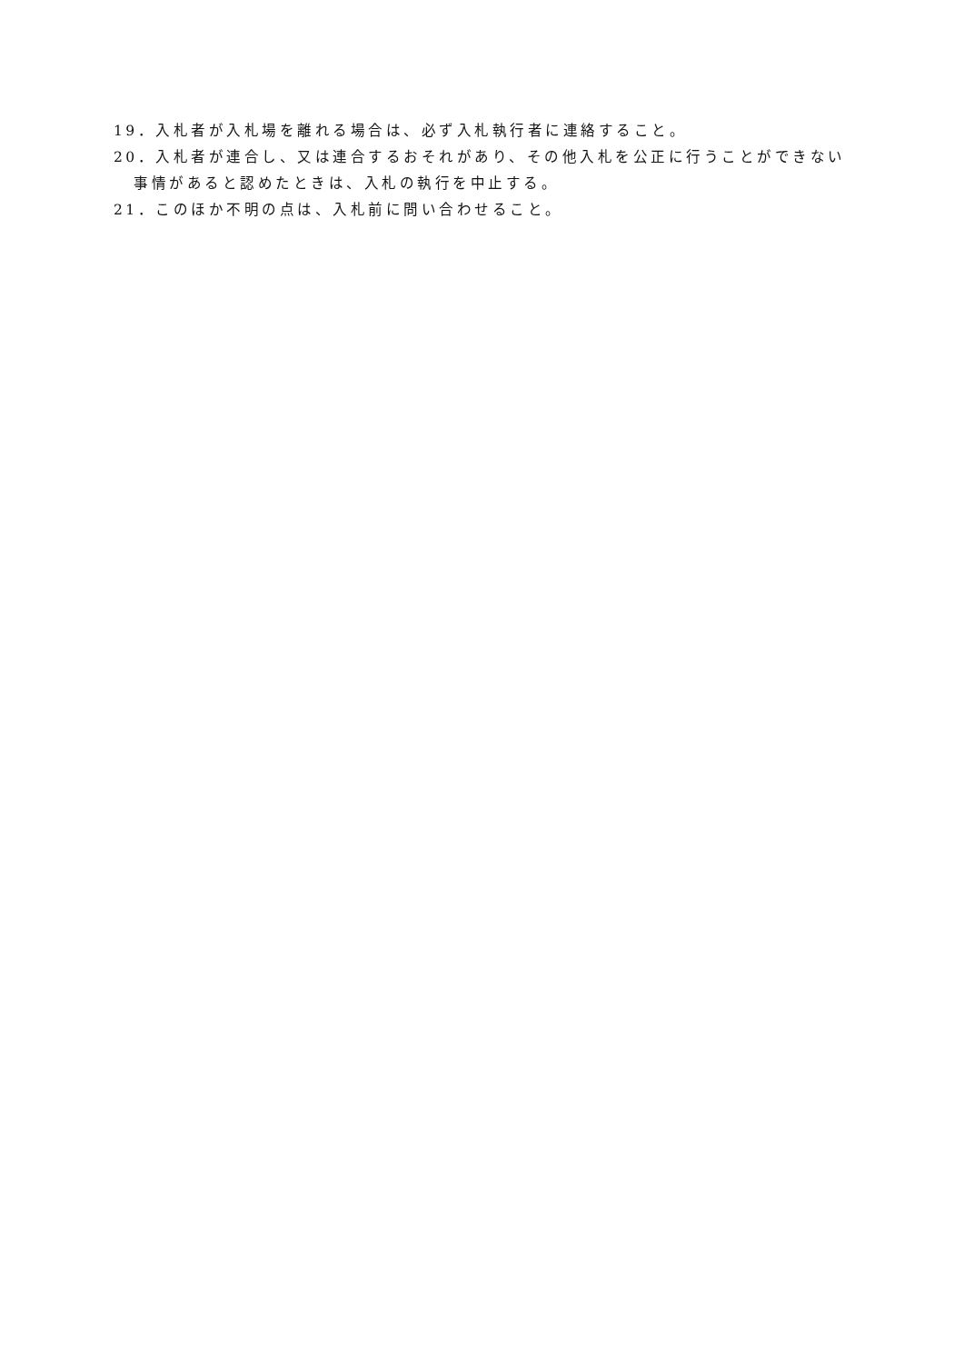19．入札者が入札場を離れる場合は、必ず入札執行者に連絡すること。
20．入札者が連合し、又は連合するおそれがあり、その他入札を公正に行うことができない事情があると認めたときは、入札の執行を中止する。
21．このほか不明の点は、入札前に問い合わせること。